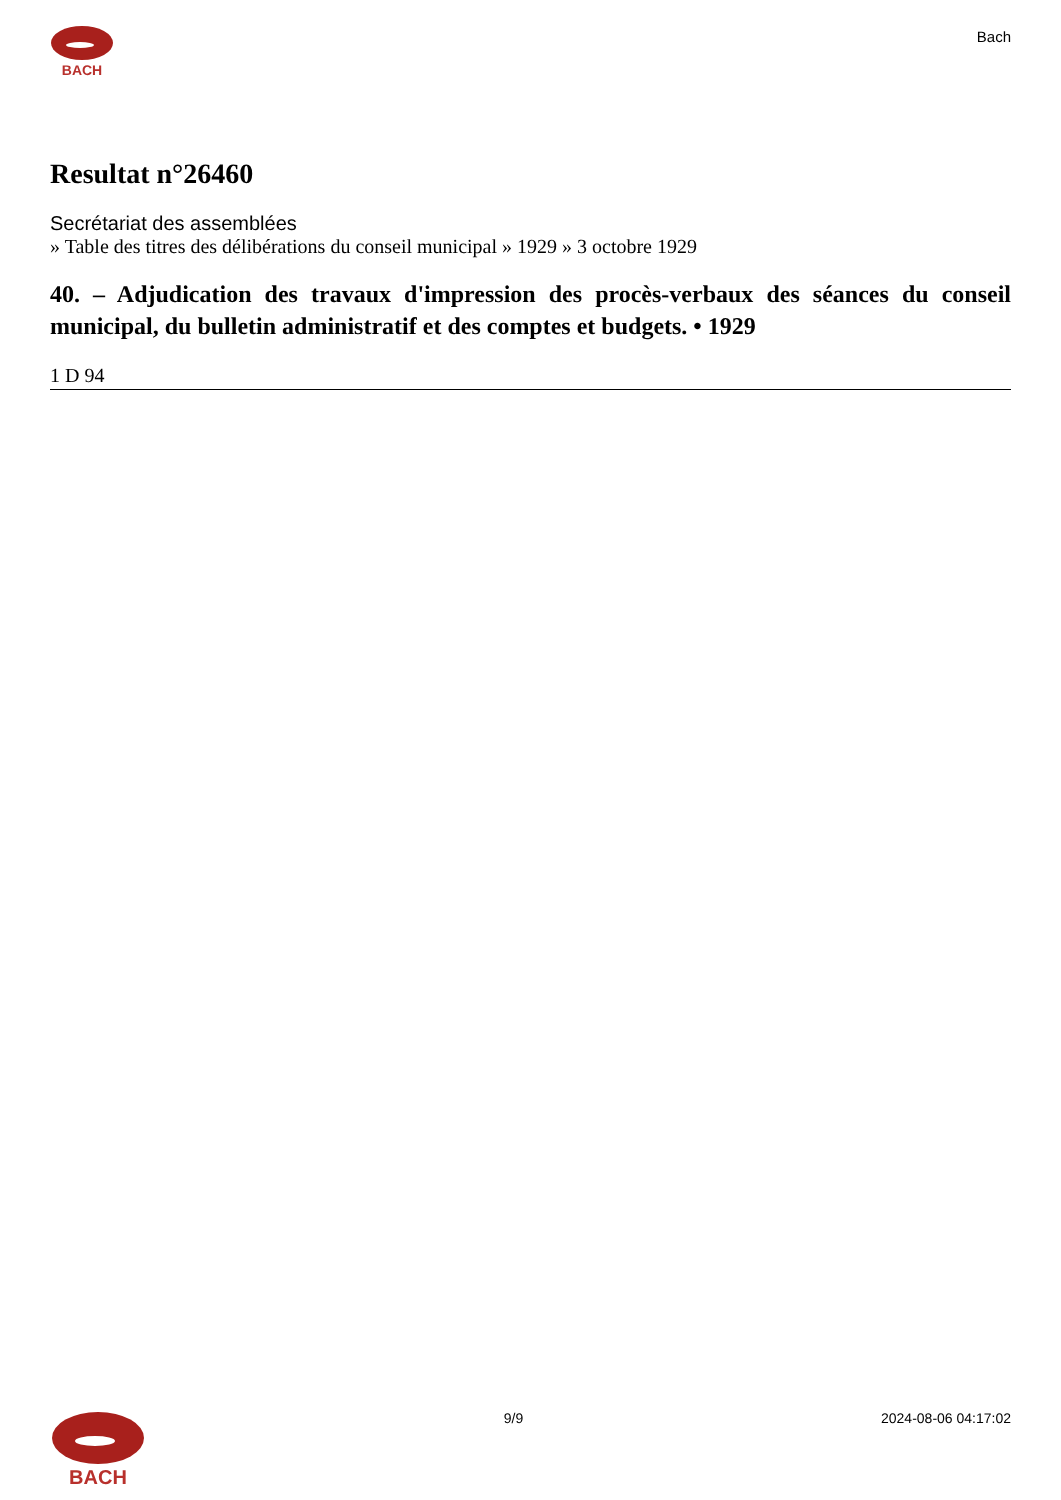BACH
Bach
Resultat n°26460
Secrétariat des assemblées
» Table des titres des délibérations du conseil municipal » 1929 » 3 octobre 1929
40. – Adjudication des travaux d'impression des procès-verbaux des séances du conseil municipal, du bulletin administratif et des comptes et budgets. • 1929
1 D 94
BACH
9/9 2024-08-06 04:17:02